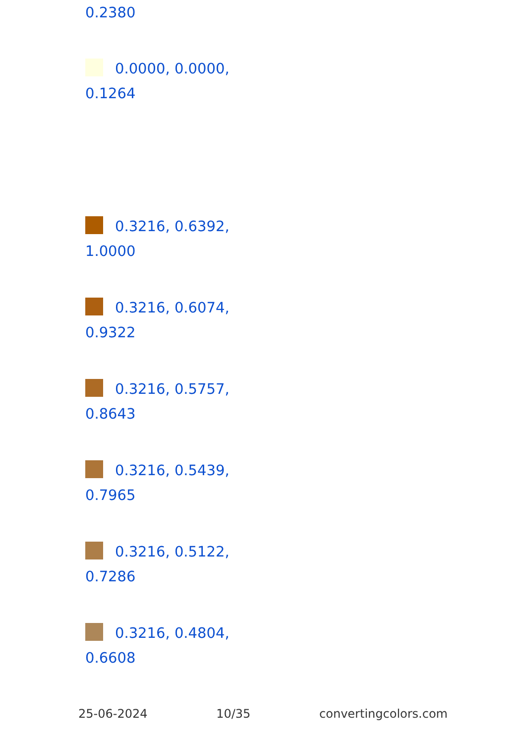0.2380
0.0000, 0.0000, 0.1264
0.3216, 0.6392, 1.0000
0.3216, 0.6074, 0.9322
0.3216, 0.5757, 0.8643
0.3216, 0.5439, 0.7965
0.3216, 0.5122, 0.7286
0.3216, 0.4804, 0.6608
25-06-2024 10/35 convertingcolors.com